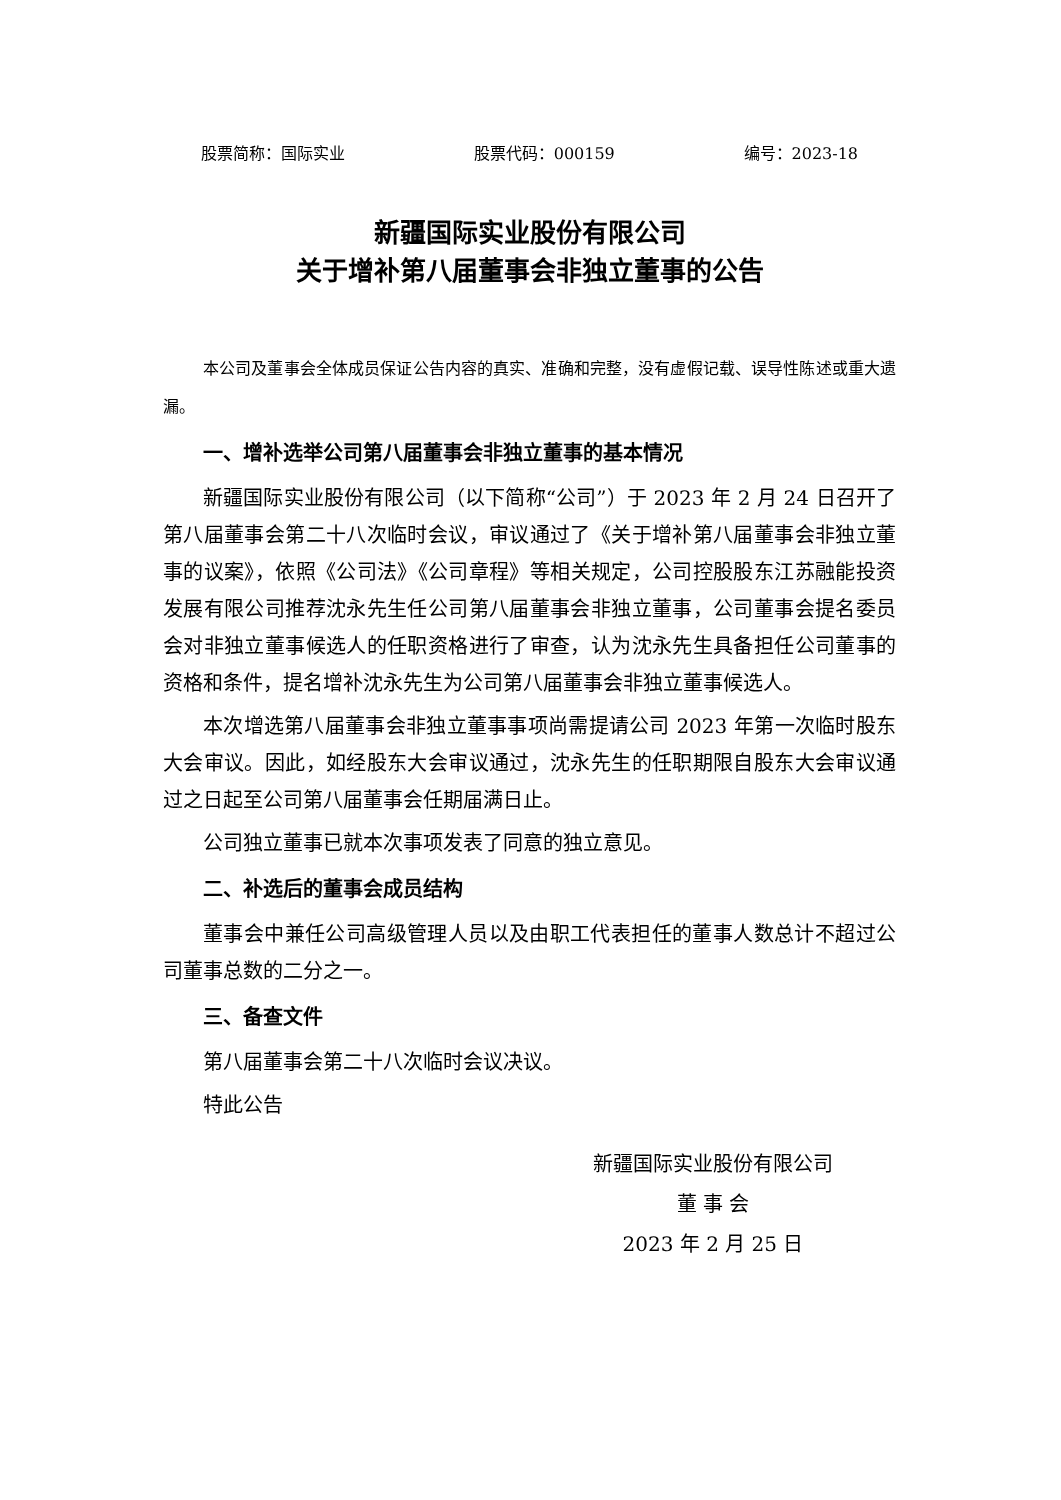股票简称：国际实业 股票代码：000159 编号：2023-18
新疆国际实业股份有限公司
关于增补第八届董事会非独立董事的公告
本公司及董事会全体成员保证公告内容的真实、准确和完整，没有虚假记载、误导性陈述或重大遗漏。
一、增补选举公司第八届董事会非独立董事的基本情况
新疆国际实业股份有限公司（以下简称“公司”）于 2023 年 2 月 24 日召开了第八届董事会第二十八次临时会议，审议通过了《关于增补第八届董事会非独立董事的议案》，依照《公司法》《公司章程》等相关规定，公司控股股东江苏融能投资发展有限公司推荐沈永先生任公司第八届董事会非独立董事，公司董事会提名委员会对非独立董事候选人的任职资格进行了审查，认为沈永先生具备担任公司董事的资格和条件，提名增补沈永先生为公司第八届董事会非独立董事候选人。
本次增选第八届董事会非独立董事事项尚需提请公司 2023 年第一次临时股东大会审议。因此，如经股东大会审议通过，沈永先生的任职期限自股东大会审议通过之日起至公司第八届董事会任期届满日止。
公司独立董事已就本次事项发表了同意的独立意见。
二、补选后的董事会成员结构
董事会中兼任公司高级管理人员以及由职工代表担任的董事人数总计不超过公司董事总数的二分之一。
三、备查文件
第八届董事会第二十八次临时会议决议。
特此公告
新疆国际实业股份有限公司
董 事 会
2023 年 2 月 25 日